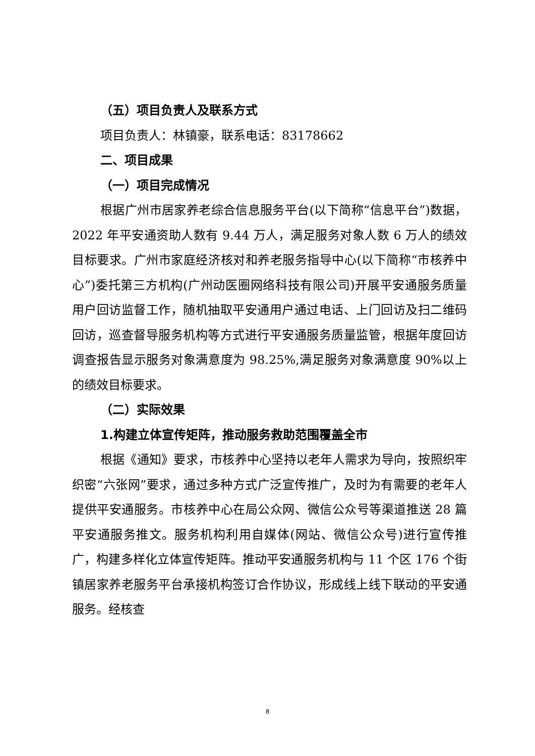（五）项目负责人及联系方式
项目负责人：林镇豪，联系电话：83178662
二、项目成果
（一）项目完成情况
根据广州市居家养老综合信息服务平台(以下简称“信息平台”)数据，2022 年平安通资助人数有 9.44 万人，满足服务对象人数 6 万人的绩效目标要求。广州市家庭经济核对和养老服务指导中心(以下简称“市核养中心”)委托第三方机构(广州动医圈网络科技有限公司)开展平安通服务质量用户回访监督工作，随机抽取平安通用户通过电话、上门回访及扫二维码回访，巡查督导服务机构等方式进行平安通服务质量监管，根据年度回访调查报告显示服务对象满意度为 98.25%,满足服务对象满意度 90%以上的绩效目标要求。
（二）实际效果
1.构建立体宣传矩阵，推动服务救助范围覆盖全市
根据《通知》要求，市核养中心坚持以老年人需求为导向，按照织牢织密“六张网”要求，通过多种方式广泛宣传推广，及时为有需要的老年人提供平安通服务。市核养中心在局公众网、微信公众号等渠道推送 28 篇平安通服务推文。服务机构利用自媒体(网站、微信公众号)进行宣传推广，构建多样化立体宣传矩阵。推动平安通服务机构与 11 个区 176 个街镇居家养老服务平台承接机构签订合作协议，形成线上线下联动的平安通服务。经核查
8